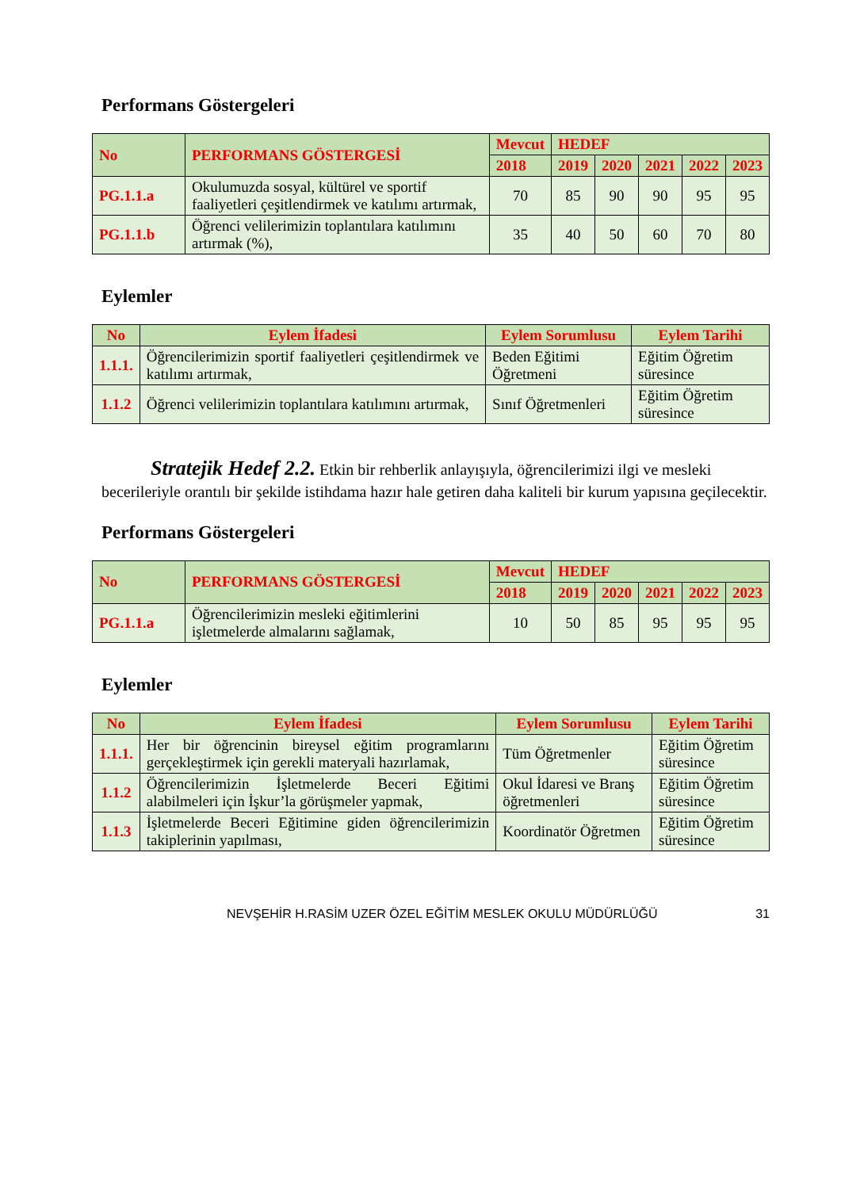Performans Göstergeleri
| No | PERFORMANS GÖSTERGESİ | Mevcut | HEDEF | | | | |
| --- | --- | --- | --- | --- | --- | --- | --- |
| | | 2018 | 2019 | 2020 | 2021 | 2022 | 2023 |
| PG.1.1.a | Okulumuzda sosyal, kültürel ve sportif faaliyetleri çeşitlendirmek ve katılımı artırmak, | 70 | 85 | 90 | 90 | 95 | 95 |
| PG.1.1.b | Öğrenci velilerimizin toplantılara katılımını artırmak (%), | 35 | 40 | 50 | 60 | 70 | 80 |
Eylemler
| No | Eylem İfadesi | Eylem Sorumlusu | Eylem Tarihi |
| --- | --- | --- | --- |
| 1.1.1. | Öğrencilerimizin sportif faaliyetleri çeşitlendirmek ve katılımı artırmak, | Beden Eğitimi Öğretmeni | Eğitim Öğretim süresince |
| 1.1.2 | Öğrenci velilerimizin toplantılara katılımını artırmak, | Sınıf Öğretmenleri | Eğitim Öğretim süresince |
Stratejik Hedef 2.2. Etkin bir rehberlik anlayışıyla, öğrencilerimizi ilgi ve mesleki becerileriyle orantılı bir şekilde istihdama hazır hale getiren daha kaliteli bir kurum yapısına geçilecektir.
Performans Göstergeleri
| No | PERFORMANS GÖSTERGESİ | Mevcut | HEDEF | | | | |
| --- | --- | --- | --- | --- | --- | --- | --- |
| | | 2018 | 2019 | 2020 | 2021 | 2022 | 2023 |
| PG.1.1.a | Öğrencilerimizin mesleki eğitimlerini işletmelerde almalarını sağlamak, | 10 | 50 | 85 | 95 | 95 | 95 |
Eylemler
| No | Eylem İfadesi | Eylem Sorumlusu | Eylem Tarihi |
| --- | --- | --- | --- |
| 1.1.1. | Her bir öğrencinin bireysel eğitim programlarını gerçekleştirmek için gerekli materyali hazırlamak, | Tüm Öğretmenler | Eğitim Öğretim süresince |
| 1.1.2 | Öğrencilerimizin İşletmelerde Beceri Eğitimi alabilmeleri için İşkur’la görüşmeler yapmak, | Okul İdaresi ve Branş öğretmenleri | Eğitim Öğretim süresince |
| 1.1.3 | İşletmelerde Beceri Eğitimine giden öğrencilerimizin takiplerinin yapılması, | Koordinatör Öğretmen | Eğitim Öğretim süresince |
NEVŞEHİR H.RASİM UZER ÖZEL EĞİTİM MESLEK OKULU MÜDÜRLÜĞÜ 31